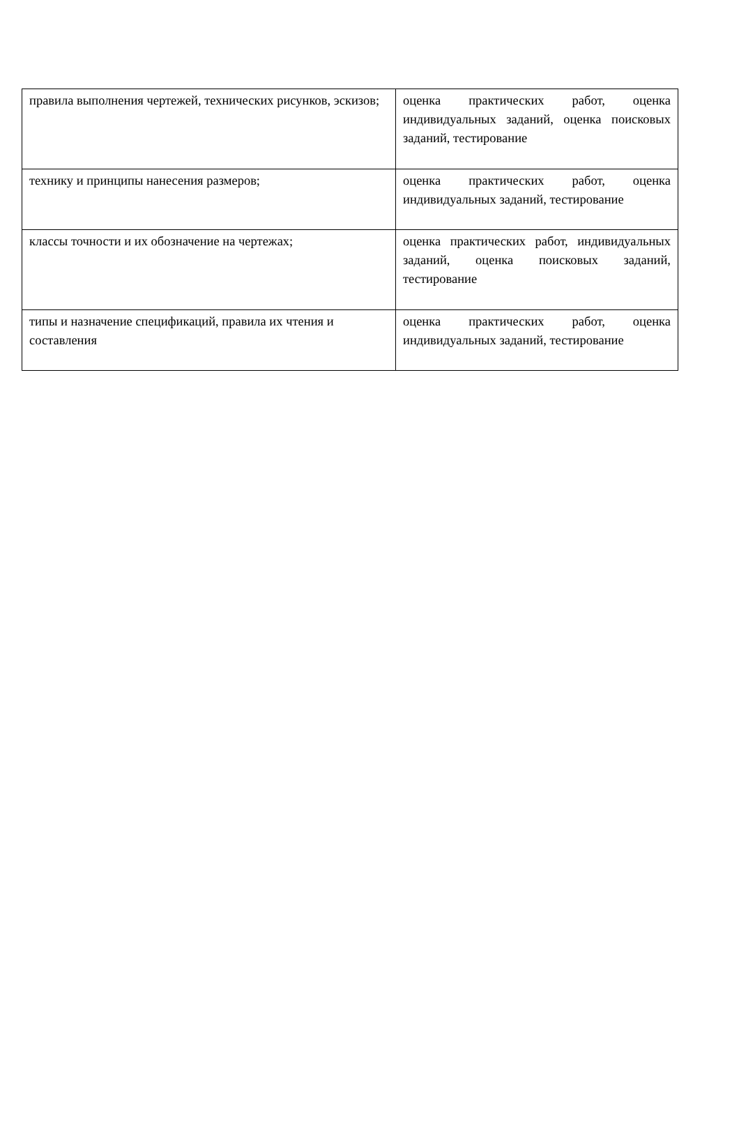| правила выполнения чертежей, технических рисунков, эскизов; | оценка практических работ, оценка индивидуальных заданий, оценка поисковых заданий, тестирование |
| технику и принципы нанесения размеров; | оценка практических работ, оценка индивидуальных заданий, тестирование |
| классы точности и их обозначение на чертежах; | оценка практических работ, индивидуальных заданий, оценка поисковых заданий, тестирование |
| типы и назначение спецификаций, правила их чтения и составления | оценка практических работ, оценка индивидуальных заданий, тестирование |